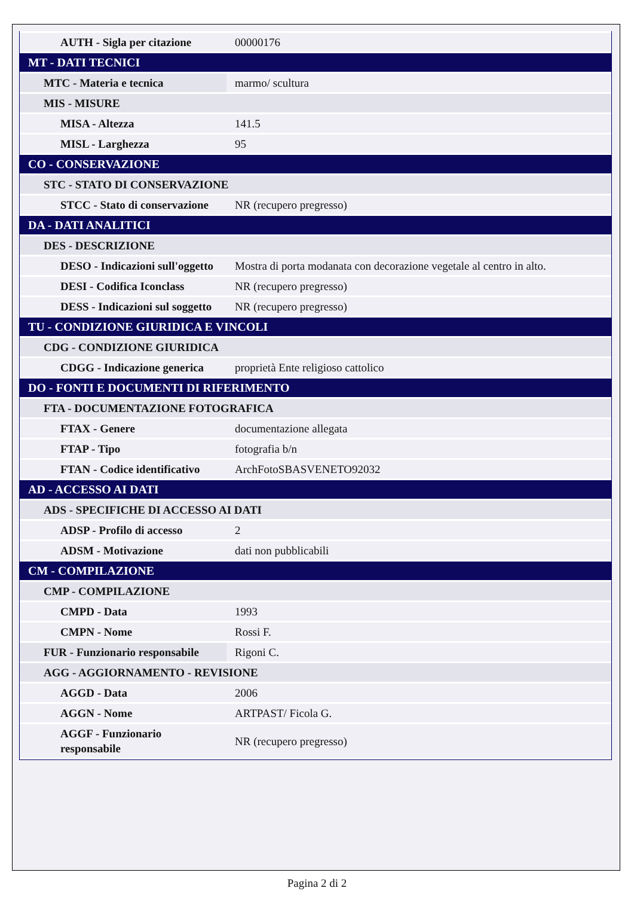| AUTH - Sigla per citazione | 00000176 |
| MT - DATI TECNICI | |
| MTC - Materia e tecnica | marmo/ scultura |
| MIS - MISURE | |
| MISA - Altezza | 141.5 |
| MISL - Larghezza | 95 |
| CO - CONSERVAZIONE | |
| STC - STATO DI CONSERVAZIONE | |
| STCC - Stato di conservazione | NR (recupero pregresso) |
| DA - DATI ANALITICI | |
| DES - DESCRIZIONE | |
| DESO - Indicazioni sull'oggetto | Mostra di porta modanata con decorazione vegetale al centro in alto. |
| DESI - Codifica Iconclass | NR (recupero pregresso) |
| DESS - Indicazioni sul soggetto | NR (recupero pregresso) |
| TU - CONDIZIONE GIURIDICA E VINCOLI | |
| CDG - CONDIZIONE GIURIDICA | |
| CDGG - Indicazione generica | proprietà Ente religioso cattolico |
| DO - FONTI E DOCUMENTI DI RIFERIMENTO | |
| FTA - DOCUMENTAZIONE FOTOGRAFICA | |
| FTAX - Genere | documentazione allegata |
| FTAP - Tipo | fotografia b/n |
| FTAN - Codice identificativo | ArchFotoSBASVENETO92032 |
| AD - ACCESSO AI DATI | |
| ADS - SPECIFICHE DI ACCESSO AI DATI | |
| ADSP - Profilo di accesso | 2 |
| ADSM - Motivazione | dati non pubblicabili |
| CM - COMPILAZIONE | |
| CMP - COMPILAZIONE | |
| CMPD - Data | 1993 |
| CMPN - Nome | Rossi F. |
| FUR - Funzionario responsabile | Rigoni C. |
| AGG - AGGIORNAMENTO - REVISIONE | |
| AGGD - Data | 2006 |
| AGGN - Nome | ARTPAST/ Ficola G. |
| AGGF - Funzionario responsabile | NR (recupero pregresso) |
Pagina 2 di 2